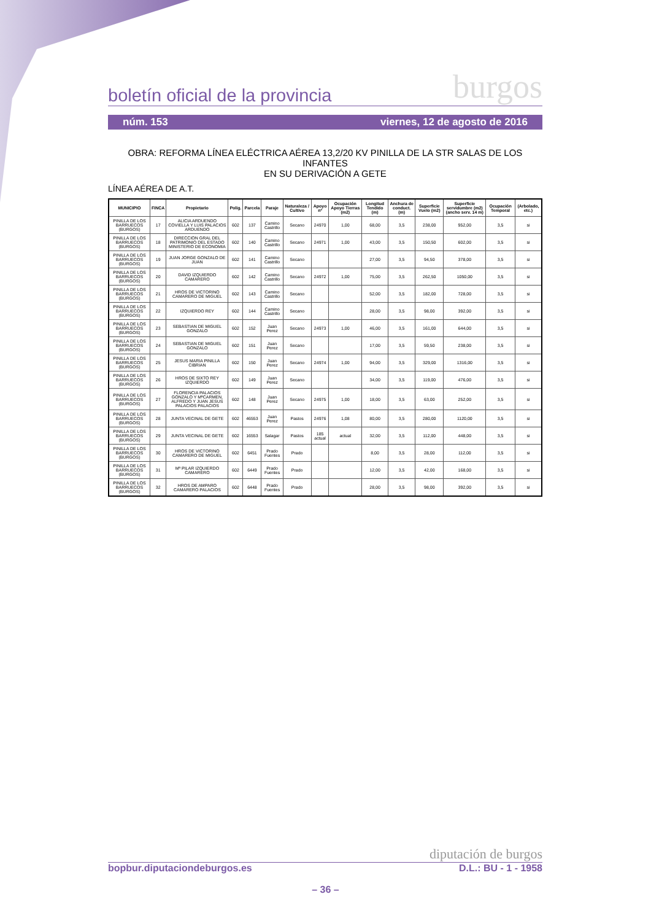boletín oficial de la provincia burgos
núm. 153 viernes, 12 de agosto de 2016
OBRA: REFORMA LÍNEA ELÉCTRICA AÉREA 13,2/20 KV PINILLA DE LA STR SALAS DE LOS INFANTES
EN SU DERIVACIÓN A GETE
LÍNEA AÉREA DE A.T.
| MUNICIPIO | FINCA | Propietario | Polig. | Parcela | Paraje | Naturaleza / Cultivo | Apoyo nº | Ocupación Apoyo Tierras (m2) | Longitud Tendido (m) | Anchura de conduct. (m) | Superficie Vuelo (m2) | Superficie servidumbre (m2) (ancho serv. 14 m) | Ocupación Temporal | (Arbolado, etc.) |
| --- | --- | --- | --- | --- | --- | --- | --- | --- | --- | --- | --- | --- | --- | --- |
| PINILLA DE LOS BARRUECOS (BURGOS) | 17 | ALICIA ARDUENDO COVIELLA Y LUIS PALACIOS ARDUENDO | 602 | 137 | Camino Castrillo | Secano | 24970 | 1,00 | 68,00 | 3,5 | 238,00 | 952,00 | 3,5 | si |
| PINILLA DE LOS BARRUECOS (BURGOS) | 18 | DIRECCION GRAL DEL PATRIMONIO DEL ESTADO MINISTERIO DE ECONOMIA | 602 | 140 | Camino Castrillo | Secano | 24971 | 1,00 | 43,00 | 3,5 | 150,50 | 602,00 | 3,5 | si |
| PINILLA DE LOS BARRUECOS (BURGOS) | 19 | JUAN JORGE GONZALO DE JUAN | 602 | 141 | Camino Castrillo | Secano | | | 27,00 | 3,5 | 94,50 | 378,00 | 3,5 | si |
| PINILLA DE LOS BARRUECOS (BURGOS) | 20 | DAVID IZQUIERDO CAMARERO | 602 | 142 | Camino Castrillo | Secano | 24972 | 1,00 | 75,00 | 3,5 | 262,50 | 1050,00 | 3,5 | si |
| PINILLA DE LOS BARRUECOS (BURGOS) | 21 | HROS DE VICTORINO CAMARERO DE MIGUEL | 602 | 143 | Camino Castrillo | Secano | | | 52,00 | 3,5 | 182,00 | 728,00 | 3,5 | si |
| PINILLA DE LOS BARRUECOS (BURGOS) | 22 | IZQUIERDO REY | 602 | 144 | Camino Castrillo | Secano | | | 28,00 | 3,5 | 98,00 | 392,00 | 3,5 | si |
| PINILLA DE LOS BARRUECOS (BURGOS) | 23 | SEBASTIAN DE MIGUEL GONZALO | 602 | 152 | Juan Perez | Secano | 24973 | 1,00 | 46,00 | 3,5 | 161,00 | 644,00 | 3,5 | si |
| PINILLA DE LOS BARRUECOS (BURGOS) | 24 | SEBASTIAN DE MIGUEL GONZALO | 602 | 151 | Juan Perez | Secano | | | 17,00 | 3,5 | 59,50 | 238,00 | 3,5 | si |
| PINILLA DE LOS BARRUECOS (BURGOS) | 25 | JESUS MARIA PINILLA CIBRIAN | 602 | 150 | Juan Perez | Secano | 24974 | 1,00 | 94,00 | 3,5 | 329,00 | 1316,00 | 3,5 | si |
| PINILLA DE LOS BARRUECOS (BURGOS) | 26 | HROS DE SIXTO REY IZQUIERDO | 602 | 149 | Juan Perez | Secano | | | 34,00 | 3,5 | 119,00 | 476,00 | 3,5 | si |
| PINILLA DE LOS BARRUECOS (BURGOS) | 27 | FLORENCIA PALACIOS GONZALO Y MªCARMEN, ALFREDO Y JUAN JESUS PALACIOS PALACIOS | 602 | 148 | Juan Perez | Secano | 24975 | 1,00 | 18,00 | 3,5 | 63,00 | 252,00 | 3,5 | si |
| PINILLA DE LOS BARRUECOS (BURGOS) | 28 | JUNTA VECINAL DE GETE | 602 | 46553 | Juan Perez | Pastos | 24976 | 1,08 | 80,00 | 3,5 | 280,00 | 1120,00 | 3,5 | si |
| PINILLA DE LOS BARRUECOS (BURGOS) | 29 | JUNTA VECINAL DE GETE | 602 | 16553 | Salagar | Pastos | 185 actual | actual | 32,00 | 3,5 | 112,00 | 448,00 | 3,5 | si |
| PINILLA DE LOS BARRUECOS (BURGOS) | 30 | HROS DE VICTORINO CAMARERO DE MIGUEL | 602 | 6451 | Prado Fuentes | Prado | | | 8,00 | 3,5 | 28,00 | 112,00 | 3,5 | si |
| PINILLA DE LOS BARRUECOS (BURGOS) | 31 | Mª PILAR IZQUIERDO CAMARERO | 602 | 6449 | Prado Fuentes | Prado | | | 12,00 | 3,5 | 42,00 | 168,00 | 3,5 | si |
| PINILLA DE LOS BARRUECOS (BURGOS) | 32 | HROS DE AMPARO CAMARERO PALACIOS | 602 | 6448 | Prado Fuentes | Prado | | | 28,00 | 3,5 | 98,00 | 392,00 | 3,5 | si |
diputación de burgos
bopbur.diputaciondeburgos.es D.L.: BU - 1 - 1958
– 36 –